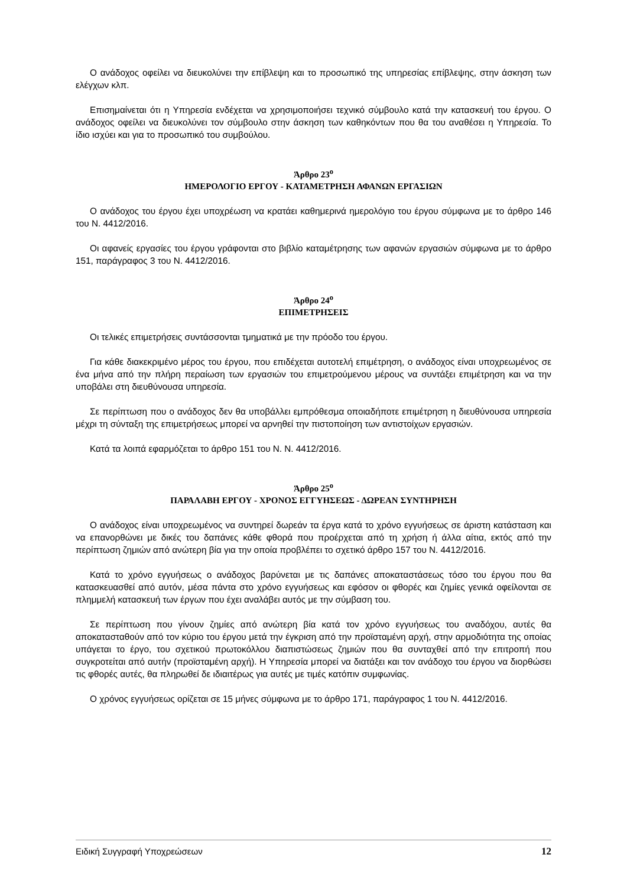Ο ανάδοχος οφείλει να διευκολύνει την επίβλεψη και το προσωπικό της υπηρεσίας επίβλεψης, στην άσκηση των ελέγχων κλπ.
Επισημαίνεται ότι η Υπηρεσία ενδέχεται να χρησιμοποιήσει τεχνικό σύμβουλο κατά την κατασκευή του έργου. Ο ανάδοχος οφείλει να διευκολύνει τον σύμβουλο στην άσκηση των καθηκόντων που θα του αναθέσει η Υπηρεσία. Το ίδιο ισχύει και για το προσωπικό του συμβούλου.
Άρθρο 23<sup>ο</sup>
ΗΜΕΡΟΛΟΓΙΟ ΕΡΓΟΥ - ΚΑΤΑΜΕΤΡΗΣΗ ΑΦΑΝΩΝ ΕΡΓΑΣΙΩΝ
Ο ανάδοχος του έργου έχει υποχρέωση να κρατάει καθημερινά ημερολόγιο του έργου σύμφωνα με το άρθρο 146 του Ν. 4412/2016.
Οι αφανείς εργασίες του έργου γράφονται στο βιβλίο καταμέτρησης των αφανών εργασιών σύμφωνα με το άρθρο 151, παράγραφος 3 του Ν. 4412/2016.
Άρθρο 24<sup>ο</sup>
ΕΠΙΜΕΤΡΗΣΕΙΣ
Οι τελικές επιμετρήσεις συντάσσονται τμηματικά με την πρόοδο του έργου.
Για κάθε διακεκριμένο μέρος του έργου, που επιδέχεται αυτοτελή επιμέτρηση, ο ανάδοχος είναι υποχρεωμένος σε ένα μήνα από την πλήρη περαίωση των εργασιών του επιμετρούμενου μέρους να συντάξει επιμέτρηση και να την υποβάλει στη διευθύνουσα υπηρεσία.
Σε περίπτωση που ο ανάδοχος δεν θα υποβάλλει εμπρόθεσμα οποιαδήποτε επιμέτρηση η διευθύνουσα υπηρεσία μέχρι τη σύνταξη της επιμετρήσεως μπορεί να αρνηθεί την πιστοποίηση των αντιστοίχων εργασιών.
Κατά τα λοιπά εφαρμόζεται το άρθρο 151 του Ν. Ν. 4412/2016.
Άρθρο 25<sup>ο</sup>
ΠΑΡΑΛΑΒΗ ΕΡΓΟΥ - ΧΡΟΝΟΣ ΕΓΓΥΗΣΕΩΣ - ΔΩΡΕΑΝ ΣΥΝΤΗΡΗΣΗ
Ο ανάδοχος είναι υποχρεωμένος να συντηρεί δωρεάν τα έργα κατά το χρόνο εγγυήσεως σε άριστη κατάσταση και να επανορθώνει με δικές του δαπάνες κάθε φθορά που προέρχεται από τη χρήση ή άλλα αίτια, εκτός από την περίπτωση ζημιών από ανώτερη βία για την οποία προβλέπει το σχετικό άρθρο 157 του Ν. 4412/2016.
Κατά το χρόνο εγγυήσεως ο ανάδοχος βαρύνεται με τις δαπάνες αποκαταστάσεως τόσο του έργου που θα κατασκευασθεί από αυτόν, μέσα πάντα στο χρόνο εγγυήσεως και εφόσον οι φθορές και ζημίες γενικά οφείλονται σε πλημμελή κατασκευή των έργων που έχει αναλάβει αυτός με την σύμβαση του.
Σε περίπτωση που γίνουν ζημίες από ανώτερη βία κατά τον χρόνο εγγυήσεως του αναδόχου, αυτές θα αποκατασταθούν από τον κύριο του έργου μετά την έγκριση από την προϊσταμένη αρχή, στην αρμοδιότητα της οποίας υπάγεται το έργο, του σχετικού πρωτοκόλλου διαπιστώσεως ζημιών που θα συνταχθεί από την επιτροπή που συγκροτείται από αυτήν (προϊσταμένη αρχή). Η Υπηρεσία μπορεί να διατάξει και τον ανάδοχο του έργου να διορθώσει τις φθορές αυτές, θα πληρωθεί δε ιδιαιτέρως για αυτές με τιμές κατόπιν συμφωνίας.
Ο χρόνος εγγυήσεως ορίζεται σε 15 μήνες σύμφωνα με το άρθρο 171, παράγραφος 1 του Ν. 4412/2016.
Ειδική Συγγραφή Υποχρεώσεων 12